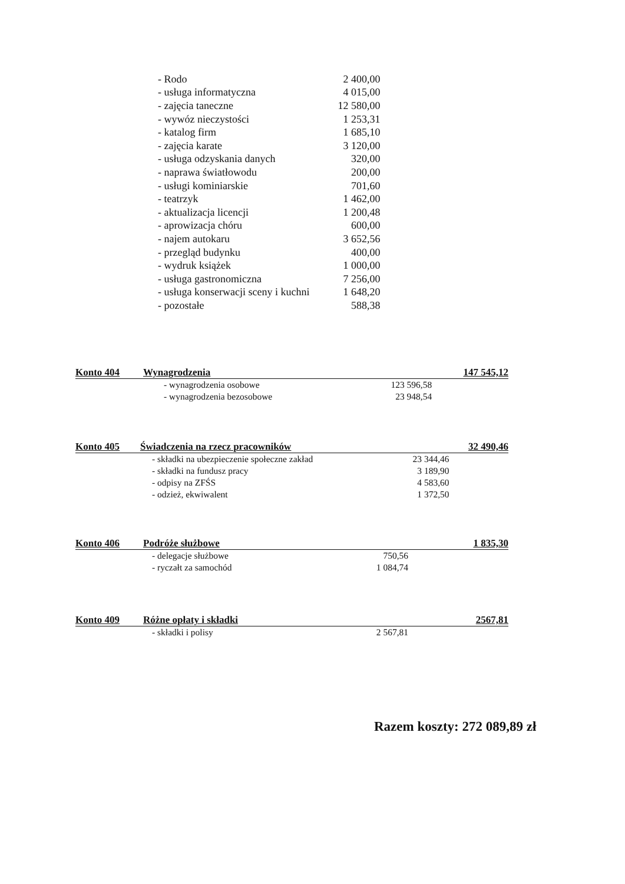| - Rodo | 2 400,00 |
| - usługa informatyczna | 4 015,00 |
| - zajęcia taneczne | 12 580,00 |
| - wywóz nieczystości | 1 253,31 |
| - katalog firm | 1 685,10 |
| - zajęcia karate | 3 120,00 |
| - usługa odzyskania danych | 320,00 |
| - naprawa światłowodu | 200,00 |
| - usługi kominiarskie | 701,60 |
| - teatrzyk | 1 462,00 |
| - aktualizacja licencji | 1 200,48 |
| - aprowizacja chóru | 600,00 |
| - najem autokaru | 3 652,56 |
| - przegląd budynku | 400,00 |
| - wydruk książek | 1 000,00 |
| - usługa gastronomiczna | 7 256,00 |
| - usługa konserwacji sceny i kuchni | 1 648,20 |
| - pozostałe | 588,38 |
| Konto 404 | Wynagrodzenia | | 147 545,12 |
| | - wynagrodzenia osobowe | 123 596,58 | |
| | - wynagrodzenia bezosobowe | 23 948,54 | |
| Konto 405 | Świadczenia na rzecz pracowników | | 32 490,46 |
| | - składki na ubezpieczenie społeczne zakład | 23 344,46 | |
| | - składki na fundusz pracy | 3 189,90 | |
| | - odpisy na ZFŚS | 4 583,60 | |
| | - odzież, ekwiwalent | 1 372,50 | |
| Konto 406 | Podróże służbowe | | 1 835,30 |
| | - delegacje służbowe | 750,56 | |
| | - ryczałt za samochód | 1 084,74 | |
| Konto 409 | Różne opłaty i składki | | 2567,81 |
| | - składki i polisy | 2 567,81 | |
Razem koszty: 272 089,89 zł